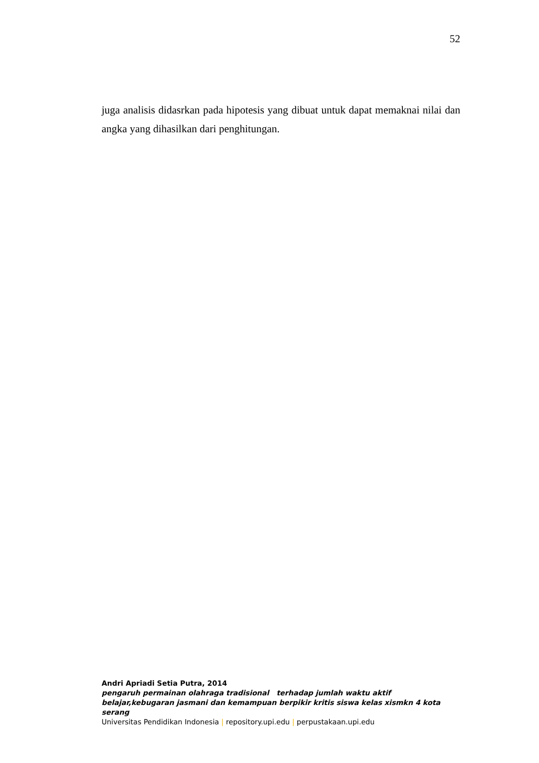52
juga analisis didasrkan pada hipotesis yang dibuat untuk dapat memaknai nilai dan angka yang dihasilkan dari penghitungan.
Andri Apriadi Setia Putra, 2014
pengaruh permainan olahraga tradisional terhadap jumlah waktu aktif belajar,kebugaran jasmani dan kemampuan berpikir kritis siswa kelas xismkn 4 kota serang
Universitas Pendidikan Indonesia | repository.upi.edu | perpustakaan.upi.edu